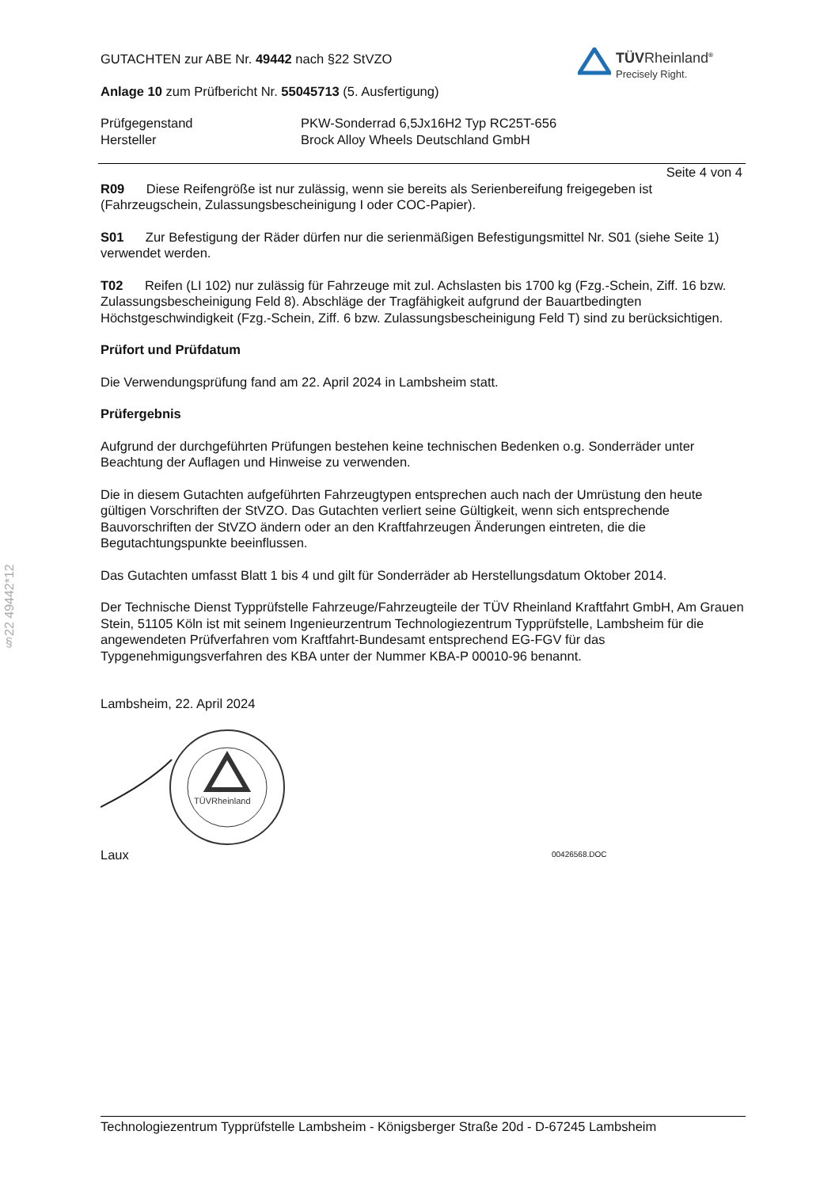§22 49442*12
TÜVRheinland<sup>®</sup>
Precisely Right.
GUTACHTEN zur ABE Nr. 49442 nach §22 StVZO
Anlage 10 zum Prüfbericht Nr. 55045713 (5. Ausfertigung)
Prüfgegenstand
Hersteller
PKW-Sonderrad 6,5Jx16H2 Typ RC25T-656
Brock Alloy Wheels Deutschland GmbH
Seite 4 von 4
R09 Diese Reifengröße ist nur zulässig, wenn sie bereits als Serienbereifung freigegeben ist (Fahrzeugschein, Zulassungsbescheinigung I oder COC-Papier).
S01 Zur Befestigung der Räder dürfen nur die serienmäßigen Befestigungsmittel Nr. S01 (siehe Seite 1) verwendet werden.
T02 Reifen (LI 102) nur zulässig für Fahrzeuge mit zul. Achslasten bis 1700 kg (Fzg.-Schein, Ziff. 16 bzw. Zulassungsbescheinigung Feld 8). Abschläge der Tragfähigkeit aufgrund der Bauartbedingten Höchstgeschwindigkeit (Fzg.-Schein, Ziff. 6 bzw. Zulassungsbescheinigung Feld T) sind zu berücksichtigen.
Prüfort und Prüfdatum
Die Verwendungsprüfung fand am 22. April 2024 in Lambsheim statt.
Prüfergebnis
Aufgrund der durchgeführten Prüfungen bestehen keine technischen Bedenken o.g. Sonderräder unter Beachtung der Auflagen und Hinweise zu verwenden.
Die in diesem Gutachten aufgeführten Fahrzeugtypen entsprechen auch nach der Umrüstung den heute gültigen Vorschriften der StVZO. Das Gutachten verliert seine Gültigkeit, wenn sich entsprechende Bauvorschriften der StVZO ändern oder an den Kraftfahrzeugen Änderungen eintreten, die die Begutachtungspunkte beeinflussen.
Das Gutachten umfasst Blatt 1 bis 4 und gilt für Sonderräder ab Herstellungsdatum Oktober 2014.
Der Technische Dienst Typprüfstelle Fahrzeuge/Fahrzeugteile der TÜV Rheinland Kraftfahrt GmbH, Am Grauen Stein, 51105 Köln ist mit seinem Ingenieurzentrum Technologiezentrum Typprüfstelle, Lambsheim für die angewendeten Prüfverfahren vom Kraftfahrt-Bundesamt entsprechend EG-FGV für das Typgenehmigungsverfahren des KBA unter der Nummer KBA-P 00010-96 benannt.
Lambsheim, 22. April 2024
TÜVRheinland
Laux
00426568.DOC
Technologiezentrum Typprüfstelle Lambsheim - Königsberger Straße 20d - D-67245 Lambsheim